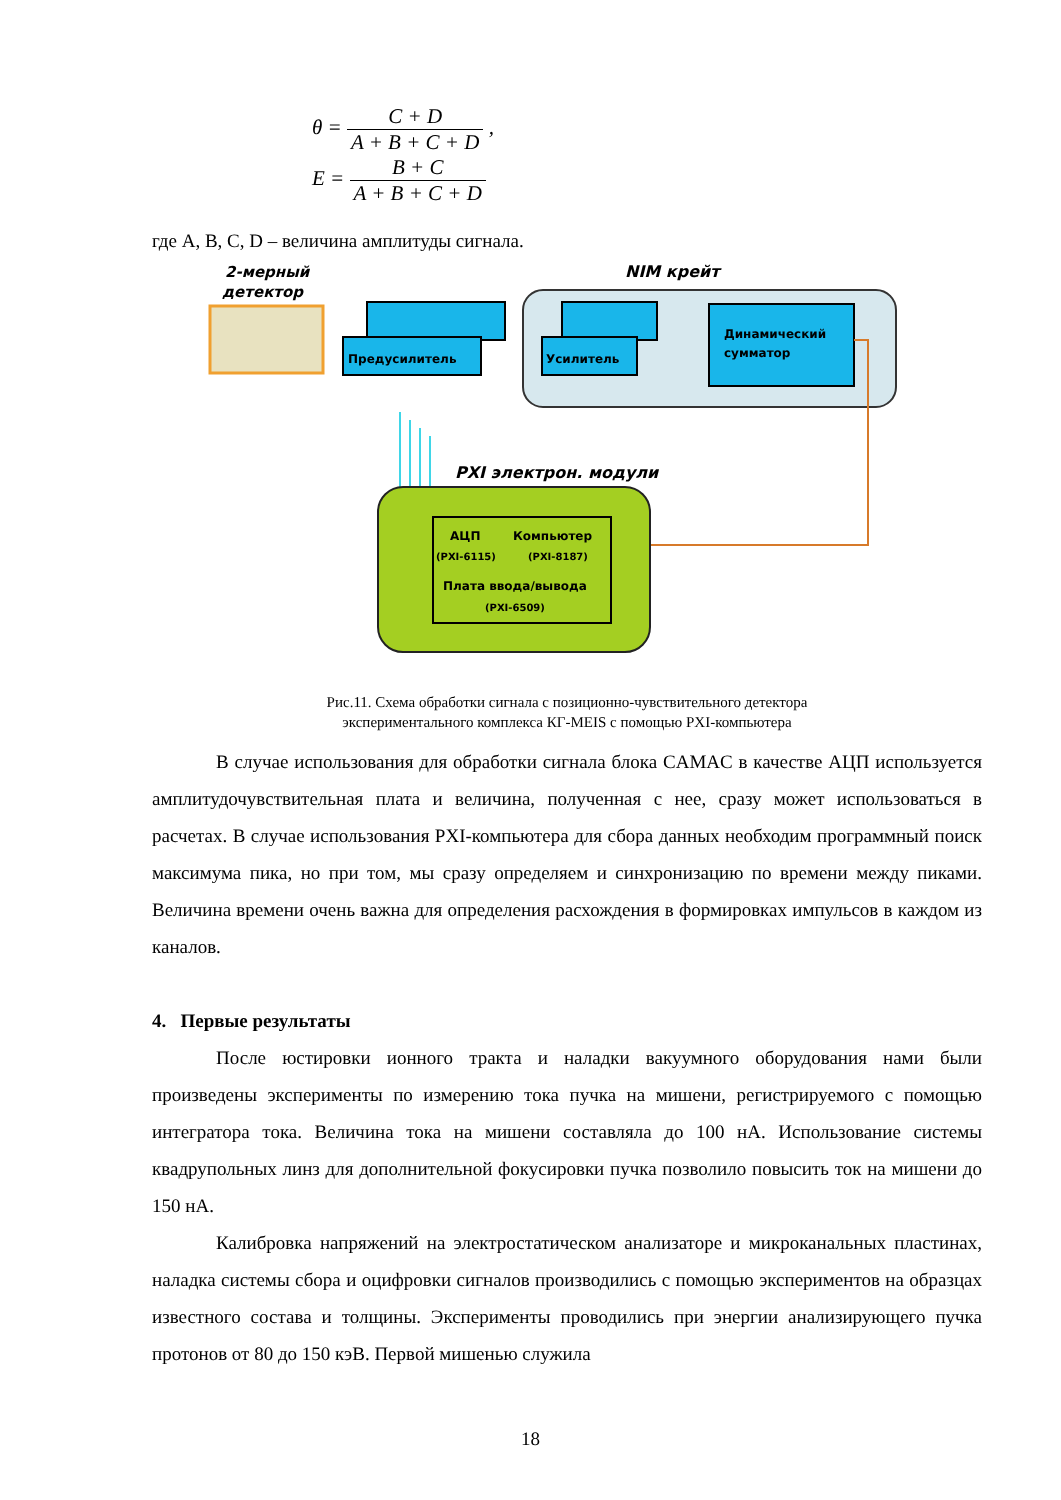θ = C + D A + B + C + D ,
E = B + C A + B + C + D
где A, B, C, D – величина амплитуды сигнала.
2-мерный
детектор
NIM крейт
Предусилитель
Усилитель
Динамический
сумматор
PXI электрон. модули
АЦП
(PXI-6115)
Компьютер
(PXI-8187)
Плата ввода/вывода
(PXI-6509)
Рис.11. Схема обработки сигнала с позиционно-чувствительного детектора
экспериментального комплекса КГ-MEIS с помощью PXI-компьютера
В случае использования для обработки сигнала блока CAMAC в качестве АЦП используется амплитудочувствительная плата и величина, полученная с нее, сразу может использоваться в расчетах. В случае использования PXI-компьютера для сбора данных необходим программный поиск максимума пика, но при том, мы сразу определяем и синхронизацию по времени между пиками. Величина времени очень важна для определения расхождения в формировках импульсов в каждом из каналов.
4. Первые результаты
После юстировки ионного тракта и наладки вакуумного оборудования нами были произведены эксперименты по измерению тока пучка на мишени, регистрируемого с помощью интегратора тока. Величина тока на мишени составляла до 100 нА. Использование системы квадрупольных линз для дополнительной фокусировки пучка позволило повысить ток на мишени до 150 нА.
Калибровка напряжений на электростатическом анализаторе и микроканальных пластинах, наладка системы сбора и оцифровки сигналов производились с помощью экспериментов на образцах известного состава и толщины. Эксперименты проводились при энергии анализирующего пучка протонов от 80 до 150 кэВ. Первой мишенью служила
18